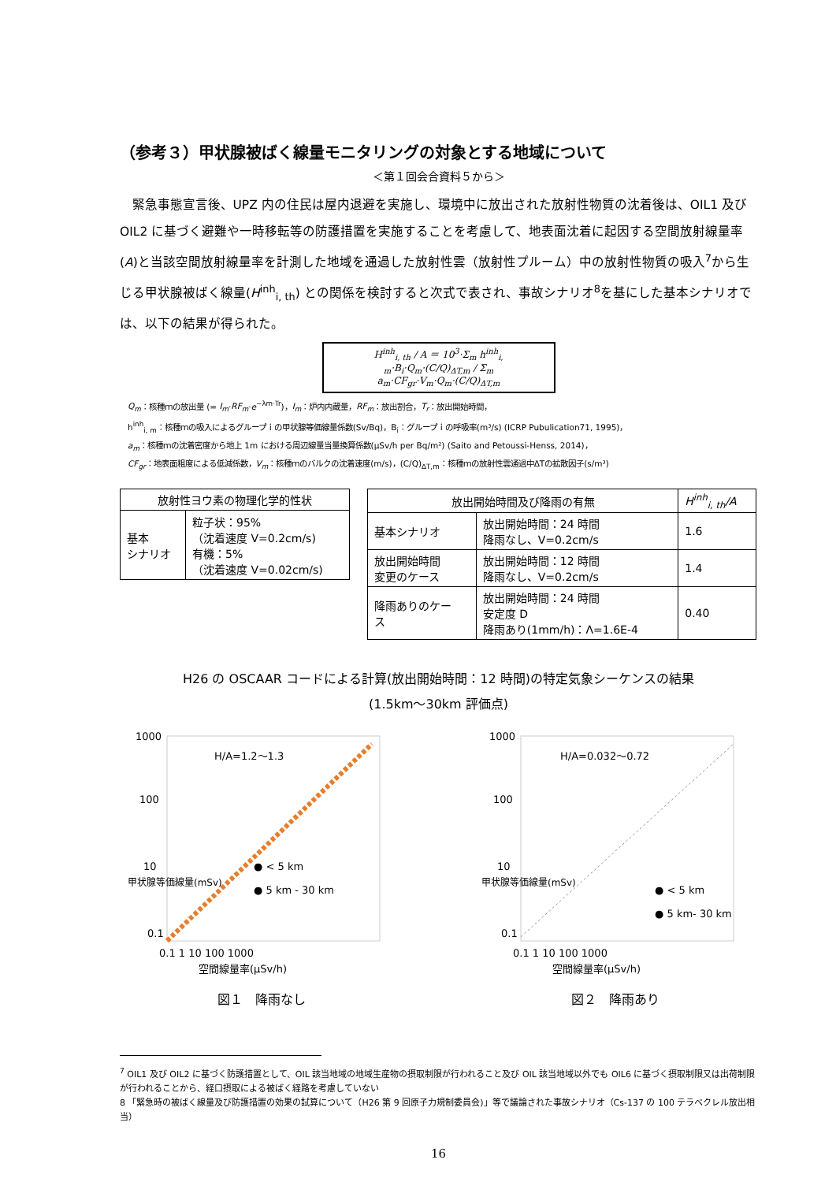（参考３）甲状腺被ばく線量モニタリングの対象とする地域について
＜第１回会合資料５から＞
緊急事態宣言後、UPZ 内の住民は屋内退避を実施し、環境中に放出された放射性物質の沈着後は、OIL1 及び OIL2 に基づく避難や一時移転等の防護措置を実施することを考慮して、地表面沈着に起因する空間放射線量率(A)と当該空間放射線量率を計測した地域を通過した放射性雲（放射性プルーム）中の放射性物質の吸入<sup>7</sup>から生じる甲状腺被ばく線量(H<sup>inh</sup><sub>i, th</sub>) との関係を検討すると次式で表され、事故シナリオ<sup>8</sup>を基にした基本シナリオでは、以下の結果が得られた。
H<sup>inh</sup><sub>i, th</sub> / A ＝ 10<sup>3</sup>·Σ<sub>m</sub> h<sup>inh</sup><sub>i, m</sub>·B<sub>i</sub>·Q<sub>m</sub>·(C/Q)<sub>ΔT,m</sub> / Σ<sub>m</sub> a<sub>m</sub>·CF<sub>gr</sub>·V<sub>m</sub>·Q<sub>m</sub>·(C/Q)<sub>ΔT,m</sub>
Q<sub>m</sub>：核種ｍの放出量 (= I<sub>m</sub>·RF<sub>m</sub>·e<sup>−λm·Tr</sup>)，I<sub>m</sub>：炉内内蔵量，RF<sub>m</sub>：放出割合，T<sub>r</sub>：放出開始時間，
h<sup>inh</sup><sub>i, m</sub>：核種ｍの吸入によるグループｉの甲状腺等価線量係数(Sv/Bq)，B<sub>i</sub>：グループｉの呼吸率(m³/s) (ICRP Pubulication71, 1995)，
a<sub>m</sub>：核種ｍの沈着密度から地上 1m における周辺線量当量換算係数(μSv/h per Bq/m²) (Saito and Petoussi-Henss, 2014)，
CF<sub>gr</sub>：地表面粗度による低減係数，V<sub>m</sub>：核種ｍのバルクの沈着速度(m/s)，(C/Q)<sub>ΔT,m</sub>：核種ｍの放射性雲通過中ΔTの拡散因子(s/m³)
| 放射性ヨウ素の物理化学的性状 | |
| --- | --- |
| 基本 シナリオ | 粒子状：95% （沈着速度 V=0.2cm/s) 有機：5% （沈着速度 V=0.02cm/s) |
| 放出開始時間及び降雨の有無 | | H<sup>inh</sup><sub>i, th</sub>/A |
| --- | --- | --- |
| 基本シナリオ | 放出開始時間：24 時間 降雨なし、V=0.2cm/s | 1.6 |
| 放出開始時間 変更のケース | 放出開始時間：12 時間 降雨なし、V=0.2cm/s | 1.4 |
| 降雨ありのケー ス | 放出開始時間：24 時間 安定度 D 降雨あり(1mm/h)：Λ=1.6E-4 | 0.40 |
H26 の OSCAAR コードによる計算(放出開始時間：12 時間)の特定気象シーケンスの結果
(1.5km～30km 評価点)
H/A=1.2〜1.3
● < 5 km
● 5 km - 30 km
1000
100
10
0.1
0.1 1 10 100 1000
空間線量率(μSv/h)
甲状腺等価線量(mSv)
図１　降雨なし
H/A=0.032〜0.72
● < 5 km
● 5 km- 30 km
1000
100
10
0.1
0.1 1 10 100 1000
空間線量率(μSv/h)
甲状腺等価線量(mSv)
図２　降雨あり
<sup>7</sup> OIL1 及び OIL2 に基づく防護措置として、OIL 該当地域の地域生産物の摂取制限が行われること及び OIL 該当地域以外でも OIL6 に基づく摂取制限又は出荷制限が行われることから、経口摂取による被ばく経路を考慮していない
8 「緊急時の被ばく線量及び防護措置の効果の試算について（H26 第 9 回原子力規制委員会)」等で議論された事故シナリオ（Cs-137 の 100 テラベクレル放出相当）
16